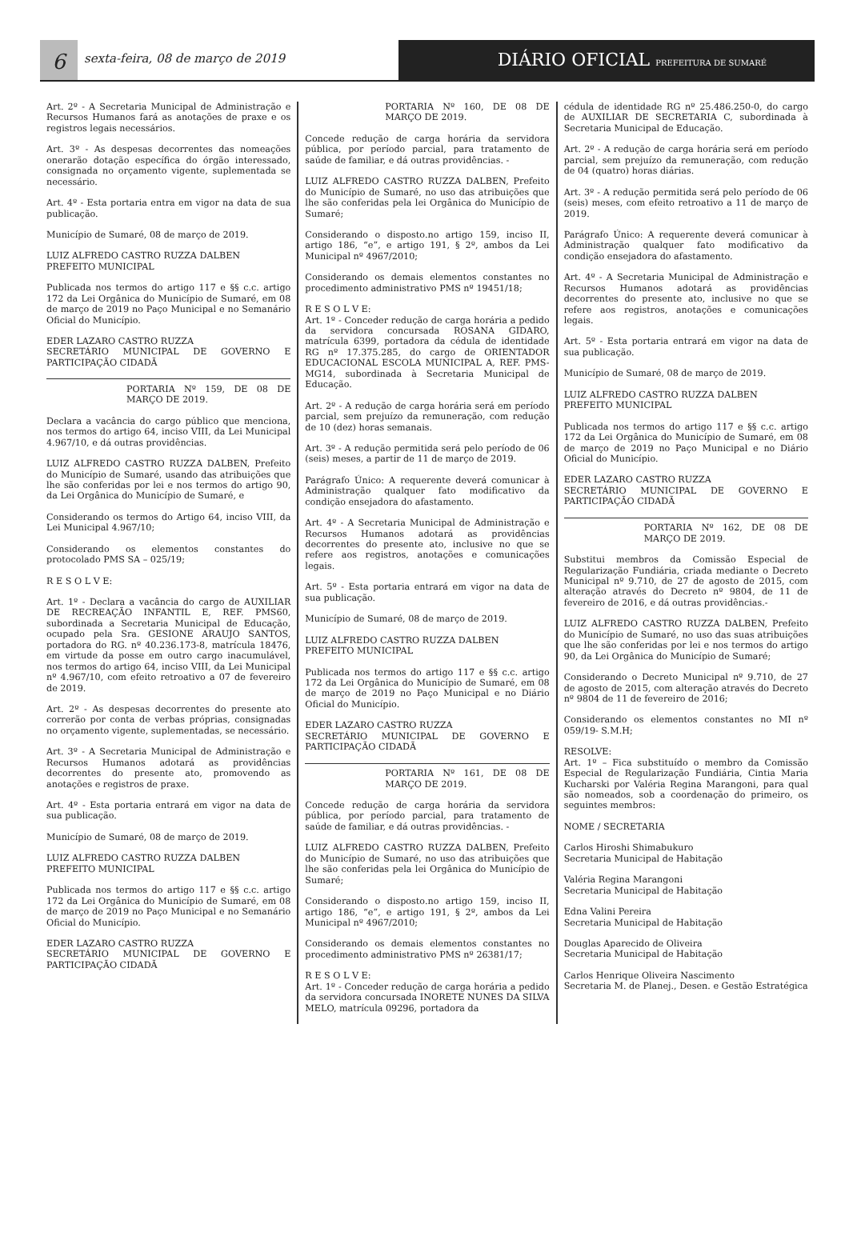6
sexta-feira, 08 de março de 2019
DIÁRIO OFICIAL PREFEITURA DE SUMARÉ
Art. 2º - A Secretaria Municipal de Administração e Recursos Humanos fará as anotações de praxe e os registros legais necessários.
Art. 3º - As despesas decorrentes das nomeações onerarão dotação específica do órgão interessado, consignada no orçamento vigente, suplementada se necessário.
Art. 4º - Esta portaria entra em vigor na data de sua publicação.
Município de Sumaré, 08 de março de 2019.
LUIZ ALFREDO CASTRO RUZZA DALBEN
PREFEITO MUNICIPAL
Publicada nos termos do artigo 117 e §§ c.c. artigo 172 da Lei Orgânica do Município de Sumaré, em 08 de março de 2019 no Paço Municipal e no Semanário Oficial do Município.
EDER LAZARO CASTRO RUZZA
SECRETÁRIO MUNICIPAL DE GOVERNO E PARTICIPAÇÃO CIDADÃ
PORTARIA Nº 159, DE 08 DE MARÇO DE 2019.
Declara a vacância do cargo público que menciona, nos termos do artigo 64, inciso VIII, da Lei Municipal 4.967/10, e dá outras providências.
LUIZ ALFREDO CASTRO RUZZA DALBEN, Prefeito do Município de Sumaré, usando das atribuições que lhe são conferidas por lei e nos termos do artigo 90, da Lei Orgânica do Município de Sumaré, e
Considerando os termos do Artigo 64, inciso VIII, da Lei Municipal 4.967/10;
Considerando os elementos constantes do protocolado PMS SA – 025/19;
R E S O L V E:
Art. 1º - Declara a vacância do cargo de AUXILIAR DE RECREAÇÃO INFANTIL E, REF. PMS60, subordinada a Secretaria Municipal de Educação, ocupado pela Sra. GESIONE ARAUJO SANTOS, portadora do RG. nº 40.236.173-8, matrícula 18476, em virtude da posse em outro cargo inacumulável, nos termos do artigo 64, inciso VIII, da Lei Municipal nº 4.967/10, com efeito retroativo a 07 de fevereiro de 2019.
Art. 2º - As despesas decorrentes do presente ato correrão por conta de verbas próprias, consignadas no orçamento vigente, suplementadas, se necessário.
Art. 3º - A Secretaria Municipal de Administração e Recursos Humanos adotará as providências decorrentes do presente ato, promovendo as anotações e registros de praxe.
Art. 4º - Esta portaria entrará em vigor na data de sua publicação.
Município de Sumaré, 08 de março de 2019.
LUIZ ALFREDO CASTRO RUZZA DALBEN
PREFEITO MUNICIPAL
Publicada nos termos do artigo 117 e §§ c.c. artigo 172 da Lei Orgânica do Município de Sumaré, em 08 de março de 2019 no Paço Municipal e no Semanário Oficial do Município.
EDER LAZARO CASTRO RUZZA
SECRETÁRIO MUNICIPAL DE GOVERNO E PARTICIPAÇÃO CIDADÃ
PORTARIA Nº 160, DE 08 DE MARÇO DE 2019.
Concede redução de carga horária da servidora pública, por período parcial, para tratamento de saúde de familiar, e dá outras providências. -
LUIZ ALFREDO CASTRO RUZZA DALBEN, Prefeito do Município de Sumaré, no uso das atribuições que lhe são conferidas pela lei Orgânica do Município de Sumaré;
Considerando o disposto.no artigo 159, inciso II, artigo 186, “e”, e artigo 191, § 2º, ambos da Lei Municipal nº 4967/2010;
Considerando os demais elementos constantes no procedimento administrativo PMS nº 19451/18;
R E S O L V E:
Art. 1º - Conceder redução de carga horária a pedido da servidora concursada ROSANA GIDARO, matrícula 6399, portadora da cédula de identidade RG nº 17.375.285, do cargo de ORIENTADOR EDUCACIONAL ESCOLA MUNICIPAL A, REF. PMS-MG14, subordinada à Secretaria Municipal de Educação.
Art. 2º - A redução de carga horária será em período parcial, sem prejuízo da remuneração, com redução de 10 (dez) horas semanais.
Art. 3º - A redução permitida será pelo período de 06 (seis) meses, a partir de 11 de março de 2019.
Parágrafo Único: A requerente deverá comunicar à Administração qualquer fato modificativo da condição ensejadora do afastamento.
Art. 4º - A Secretaria Municipal de Administração e Recursos Humanos adotará as providências decorrentes do presente ato, inclusive no que se refere aos registros, anotações e comunicações legais.
Art. 5º - Esta portaria entrará em vigor na data de sua publicação.
Município de Sumaré, 08 de março de 2019.
LUIZ ALFREDO CASTRO RUZZA DALBEN
PREFEITO MUNICIPAL
Publicada nos termos do artigo 117 e §§ c.c. artigo 172 da Lei Orgânica do Município de Sumaré, em 08 de março de 2019 no Paço Municipal e no Diário Oficial do Município.
EDER LAZARO CASTRO RUZZA
SECRETÁRIO MUNICIPAL DE GOVERNO E PARTICIPAÇÃO CIDADÃ
PORTARIA Nº 161, DE 08 DE MARÇO DE 2019.
Concede redução de carga horária da servidora pública, por período parcial, para tratamento de saúde de familiar, e dá outras providências. -
LUIZ ALFREDO CASTRO RUZZA DALBEN, Prefeito do Município de Sumaré, no uso das atribuições que lhe são conferidas pela lei Orgânica do Município de Sumaré;
Considerando o disposto.no artigo 159, inciso II, artigo 186, “e”, e artigo 191, § 2º, ambos da Lei Municipal nº 4967/2010;
Considerando os demais elementos constantes no procedimento administrativo PMS nº 26381/17;
R E S O L V E:
Art. 1º - Conceder redução de carga horária a pedido da servidora concursada INORETE NUNES DA SILVA MELO, matrícula 09296, portadora da
cédula de identidade RG nº 25.486.250-0, do cargo de AUXILIAR DE SECRETARIA C, subordinada à Secretaria Municipal de Educação.
Art. 2º - A redução de carga horária será em período parcial, sem prejuízo da remuneração, com redução de 04 (quatro) horas diárias.
Art. 3º - A redução permitida será pelo período de 06 (seis) meses, com efeito retroativo a 11 de março de 2019.
Parágrafo Único: A requerente deverá comunicar à Administração qualquer fato modificativo da condição ensejadora do afastamento.
Art. 4º - A Secretaria Municipal de Administração e Recursos Humanos adotará as providências decorrentes do presente ato, inclusive no que se refere aos registros, anotações e comunicações legais.
Art. 5º - Esta portaria entrará em vigor na data de sua publicação.
Município de Sumaré, 08 de março de 2019.
LUIZ ALFREDO CASTRO RUZZA DALBEN
PREFEITO MUNICIPAL
Publicada nos termos do artigo 117 e §§ c.c. artigo 172 da Lei Orgânica do Município de Sumaré, em 08 de março de 2019 no Paço Municipal e no Diário Oficial do Município.
EDER LAZARO CASTRO RUZZA
SECRETÁRIO MUNICIPAL DE GOVERNO E PARTICIPAÇÃO CIDADÃ
PORTARIA Nº 162, DE 08 DE MARÇO DE 2019.
Substitui membros da Comissão Especial de Regularização Fundiária, criada mediante o Decreto Municipal nº 9.710, de 27 de agosto de 2015, com alteração através do Decreto nº 9804, de 11 de fevereiro de 2016, e dá outras providências.-
LUIZ ALFREDO CASTRO RUZZA DALBEN, Prefeito do Município de Sumaré, no uso das suas atribuições que lhe são conferidas por lei e nos termos do artigo 90, da Lei Orgânica do Município de Sumaré;
Considerando o Decreto Municipal nº 9.710, de 27 de agosto de 2015, com alteração através do Decreto nº 9804 de 11 de fevereiro de 2016;
Considerando os elementos constantes no MI nº 059/19- S.M.H;
RESOLVE:
Art. 1º – Fica substituído o membro da Comissão Especial de Regularização Fundiária, Cintia Maria Kucharski por Valéria Regina Marangoni, para qual são nomeados, sob a coordenação do primeiro, os seguintes membros:
NOME / SECRETARIA
Carlos Hiroshi Shimabukuro
Secretaria Municipal de Habitação
Valéria Regina Marangoni
Secretaria Municipal de Habitação
Edna Valini Pereira
Secretaria Municipal de Habitação
Douglas Aparecido de Oliveira
Secretaria Municipal de Habitação
Carlos Henrique Oliveira Nascimento
Secretaria M. de Planej., Desen. e Gestão Estratégica